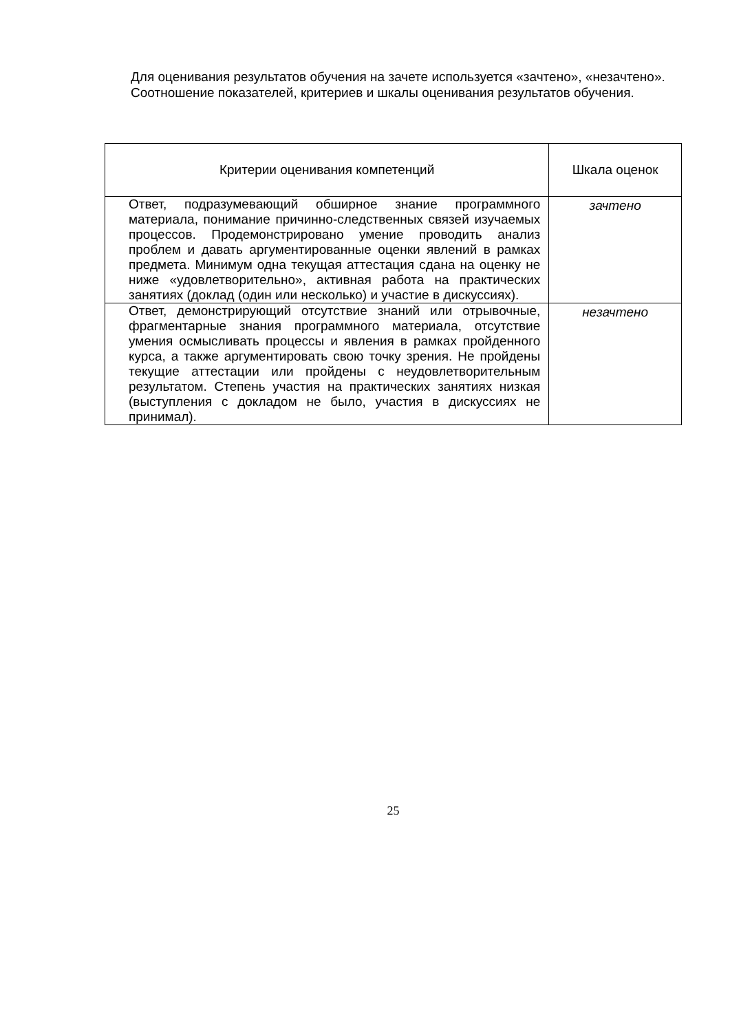Для оценивания результатов обучения на зачете используется «зачтено», «незачтено».
Соотношение показателей, критериев и шкалы оценивания результатов обучения.
| Критерии оценивания компетенций | Шкала оценок |
| --- | --- |
| Ответ, подразумевающий обширное знание программного материала, понимание причинно-следственных связей изучаемых процессов. Продемонстрировано умение проводить анализ проблем и давать аргументированные оценки явлений в рамках предмета. Минимум одна текущая аттестация сдана на оценку не ниже «удовлетворительно», активная работа на практических занятиях (доклад (один или несколько) и участие в дискуссиях). | зачтено |
| Ответ, демонстрирующий отсутствие знаний или отрывочные, фрагментарные знания программного материала, отсутствие умения осмысливать процессы и явления в рамках пройденного курса, а также аргументировать свою точку зрения. Не пройдены текущие аттестации или пройдены с неудовлетворительным результатом. Степень участия на практических занятиях низкая (выступления с докладом не было, участия в дискуссиях не принимал). | незачтено |
25